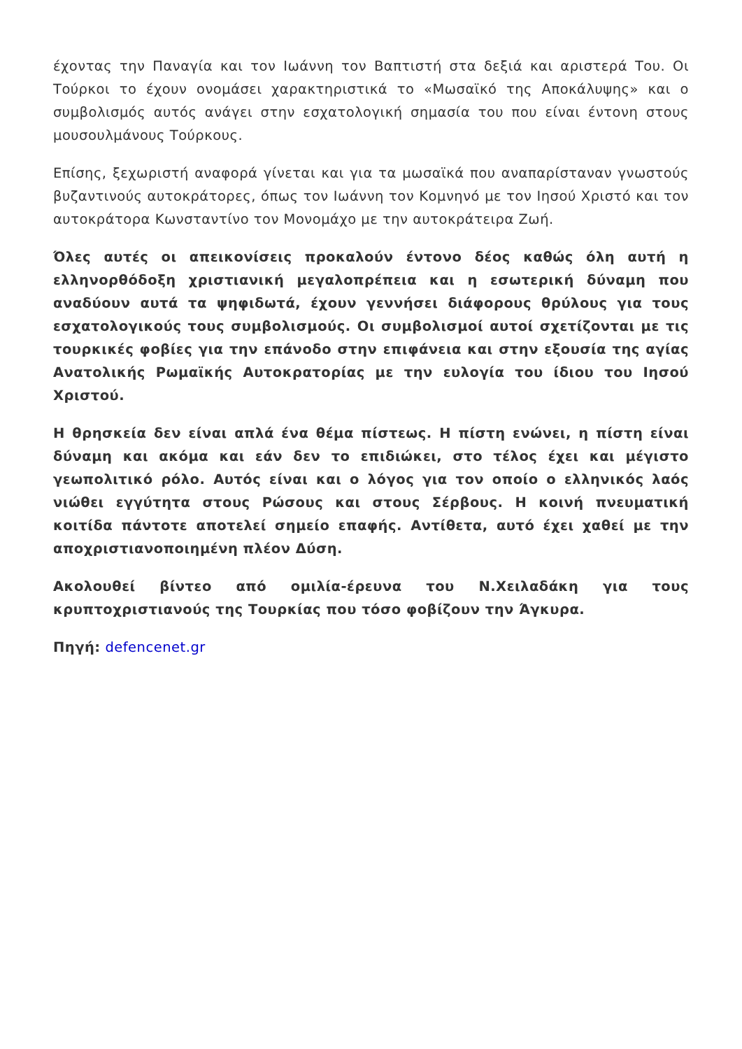έχοντας την Παναγία και τον Ιωάννη τον Βαπτιστή στα δεξιά και αριστερά Του. Οι Τούρκοι το έχουν ονομάσει χαρακτηριστικά το «Μωσαϊκό της Αποκάλυψης» και ο συμβολισμός αυτός ανάγει στην εσχατολογική σημασία του που είναι έντονη στους μουσουλμάνους Τούρκους.
Επίσης, ξεχωριστή αναφορά γίνεται και για τα μωσαϊκά που αναπαρίσταναν γνωστούς βυζαντινούς αυτοκράτορες, όπως τον Ιωάννη τον Κομνηνό με τον Ιησού Χριστό και τον αυτοκράτορα Κωνσταντίνο τον Μονομάχο με την αυτοκράτειρα Ζωή.
Όλες αυτές οι απεικονίσεις προκαλούν έντονο δέος καθώς όλη αυτή η ελληνορθόδοξη χριστιανική μεγαλοπρέπεια και η εσωτερική δύναμη που αναδύουν αυτά τα ψηφιδωτά, έχουν γεννήσει διάφορους θρύλους για τους εσχατολογικούς τους συμβολισμούς. Οι συμβολισμοί αυτοί σχετίζονται με τις τουρκικές φοβίες για την επάνοδο στην επιφάνεια και στην εξουσία της αγίας Ανατολικής Ρωμαϊκής Αυτοκρατορίας με την ευλογία του ίδιου του Ιησού Χριστού.
Η θρησκεία δεν είναι απλά ένα θέμα πίστεως. Η πίστη ενώνει, η πίστη είναι δύναμη και ακόμα και εάν δεν το επιδιώκει, στο τέλος έχει και μέγιστο γεωπολιτικό ρόλο. Αυτός είναι και ο λόγος για τον οποίο ο ελληνικός λαός νιώθει εγγύτητα στους Ρώσους και στους Σέρβους. Η κοινή πνευματική κοιτίδα πάντοτε αποτελεί σημείο επαφής. Αντίθετα, αυτό έχει χαθεί με την αποχριστιανοποιημένη πλέον Δύση.
Ακολουθεί βίντεο από ομιλία-έρευνα του Ν.Χειλαδάκη για τους κρυπτοχριστιανούς της Τουρκίας που τόσο φοβίζουν την Άγκυρα.
Πηγή: defencenet.gr